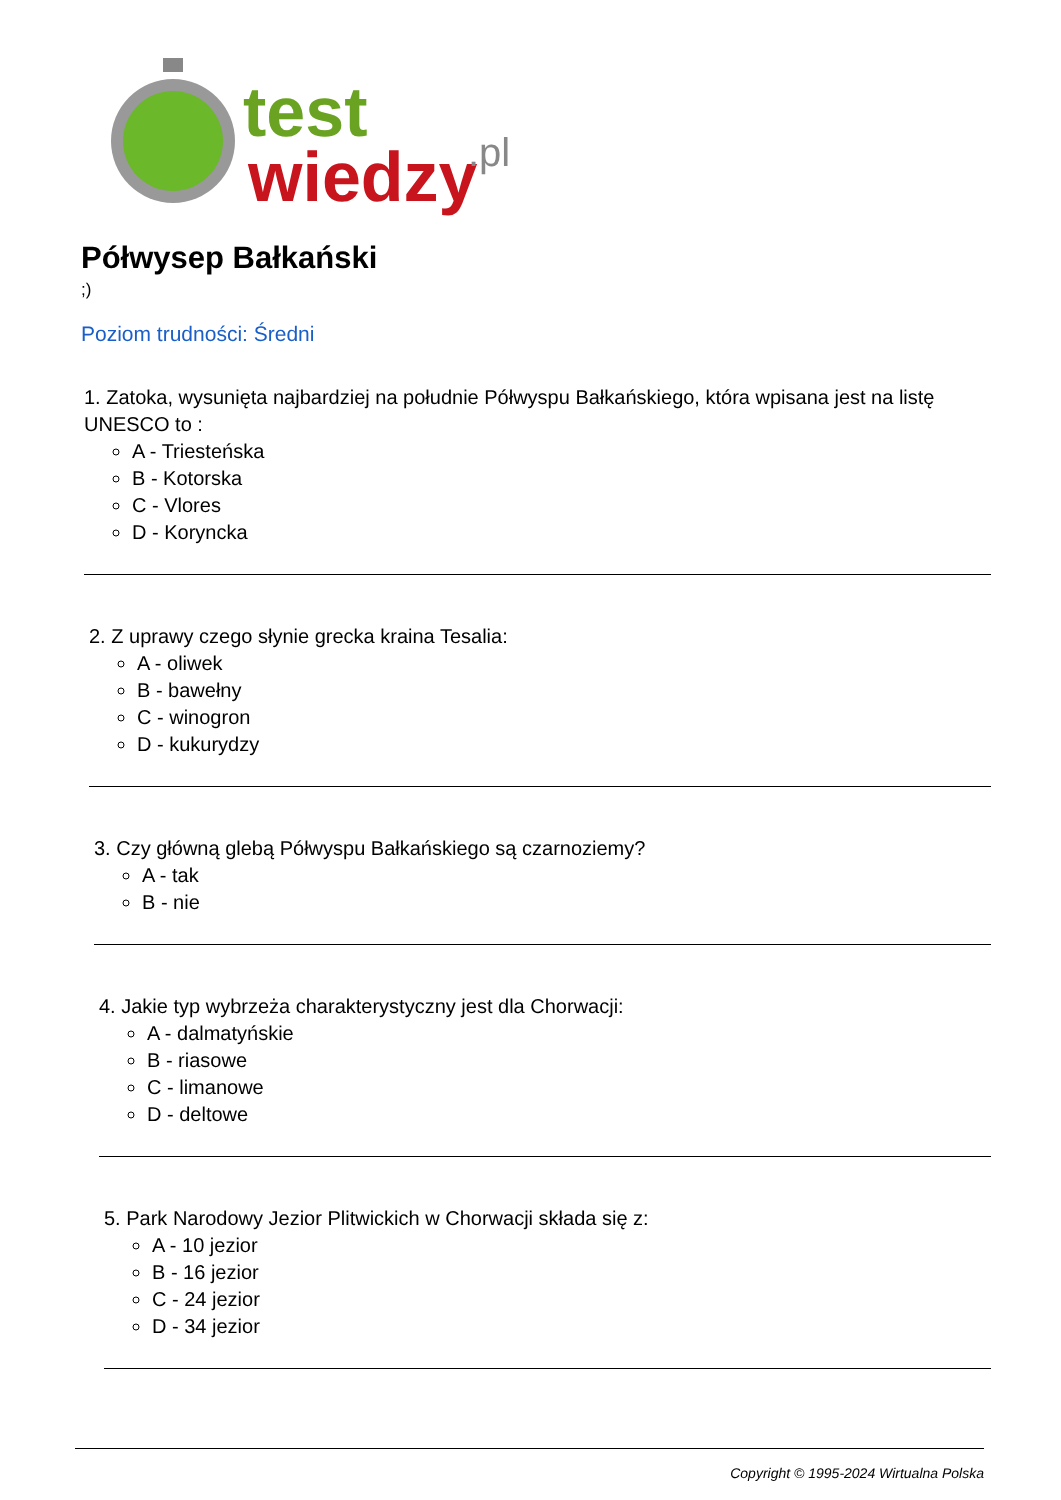test
wiedzy
.pl
Półwysep Bałkański
;)
Poziom trudności: Średni
1. Zatoka, wysunięta najbardziej na południe Półwyspu Bałkańskiego, która wpisana jest na listę UNESCO to :
A - Triesteńska
B - Kotorska
C - Vlores
D - Koryncka
2. Z uprawy czego słynie grecka kraina Tesalia:
A - oliwek
B - bawełny
C - winogron
D - kukurydzy
3. Czy główną glebą Półwyspu Bałkańskiego są czarnoziemy?
A - tak
B - nie
4. Jakie typ wybrzeża charakterystyczny jest dla Chorwacji:
A - dalmatyńskie
B - riasowe
C - limanowe
D - deltowe
5. Park Narodowy Jezior Plitwickich w Chorwacji składa się z:
A - 10 jezior
B - 16 jezior
C - 24 jezior
D - 34 jezior
Copyright © 1995-2024 Wirtualna Polska